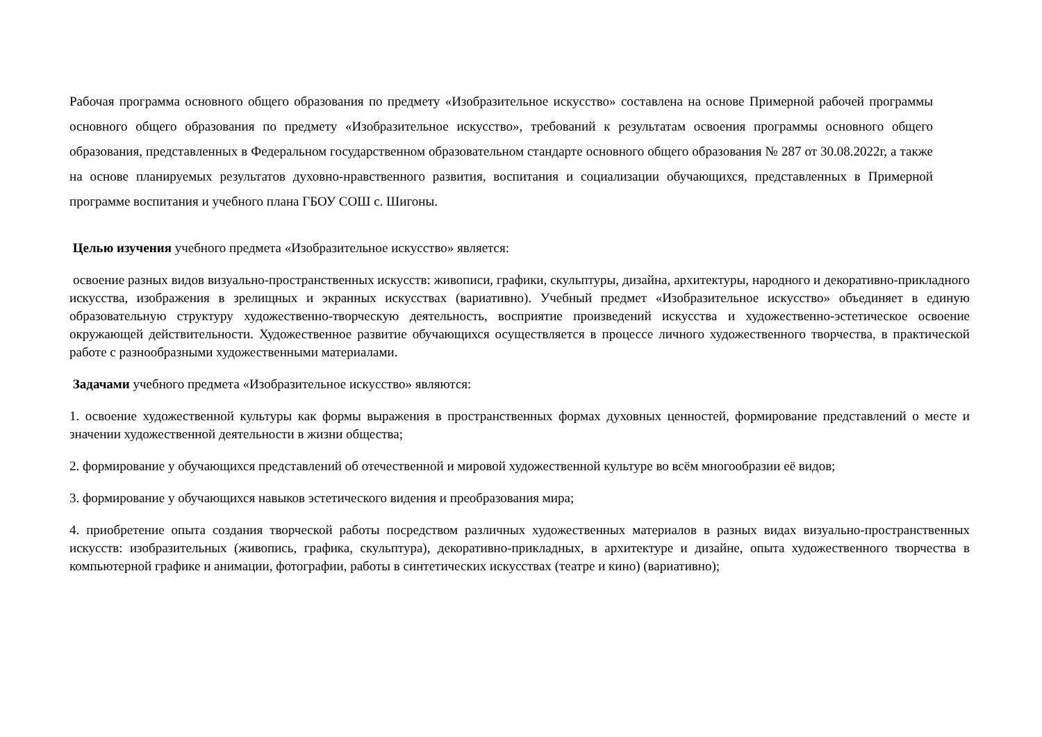Рабочая программа основного общего образования по предмету «Изобразительное искусство» составлена на основе Примерной рабочей программы основного общего образования по предмету «Изобразительное искусство», требований к результатам освоения программы основного общего образования, представленных в Федеральном государственном образовательном стандарте основного общего образования № 287 от 30.08.2022г, а также на основе планируемых результатов духовно-нравственного развития, воспитания и социализации обучающихся, представленных в Примерной программе воспитания и учебного плана ГБОУ СОШ с. Шигоны.
Целью изучения учебного предмета «Изобразительное искусство» является:
освоение разных видов визуально-пространственных искусств: живописи, графики, скульптуры, дизайна, архитектуры, народного и декоративно-прикладного искусства, изображения в зрелищных и экранных искусствах (вариативно). Учебный предмет «Изобразительное искусство» объединяет в единую образовательную структуру художественно-творческую деятельность, восприятие произведений искусства и художественно-эстетическое освоение окружающей действительности. Художественное развитие обучающихся осуществляется в процессе личного художественного творчества, в практической работе с разнообразными художественными материалами.
Задачами учебного предмета «Изобразительное искусство» являются:
1. освоение художественной культуры как формы выражения в пространственных формах духовных ценностей, формирование представлений о месте и значении художественной деятельности в жизни общества;
2. формирование у обучающихся представлений об отечественной и мировой художественной культуре во всём многообразии её видов;
3. формирование у обучающихся навыков эстетического видения и преобразования мира;
4. приобретение опыта создания творческой работы посредством различных художественных материалов в разных видах визуально-пространственных искусств: изобразительных (живопись, графика, скульптура), декоративно-прикладных, в архитектуре и дизайне, опыта художественного творчества в компьютерной графике и анимации, фотографии, работы в синтетических искусствах (театре и кино) (вариативно);